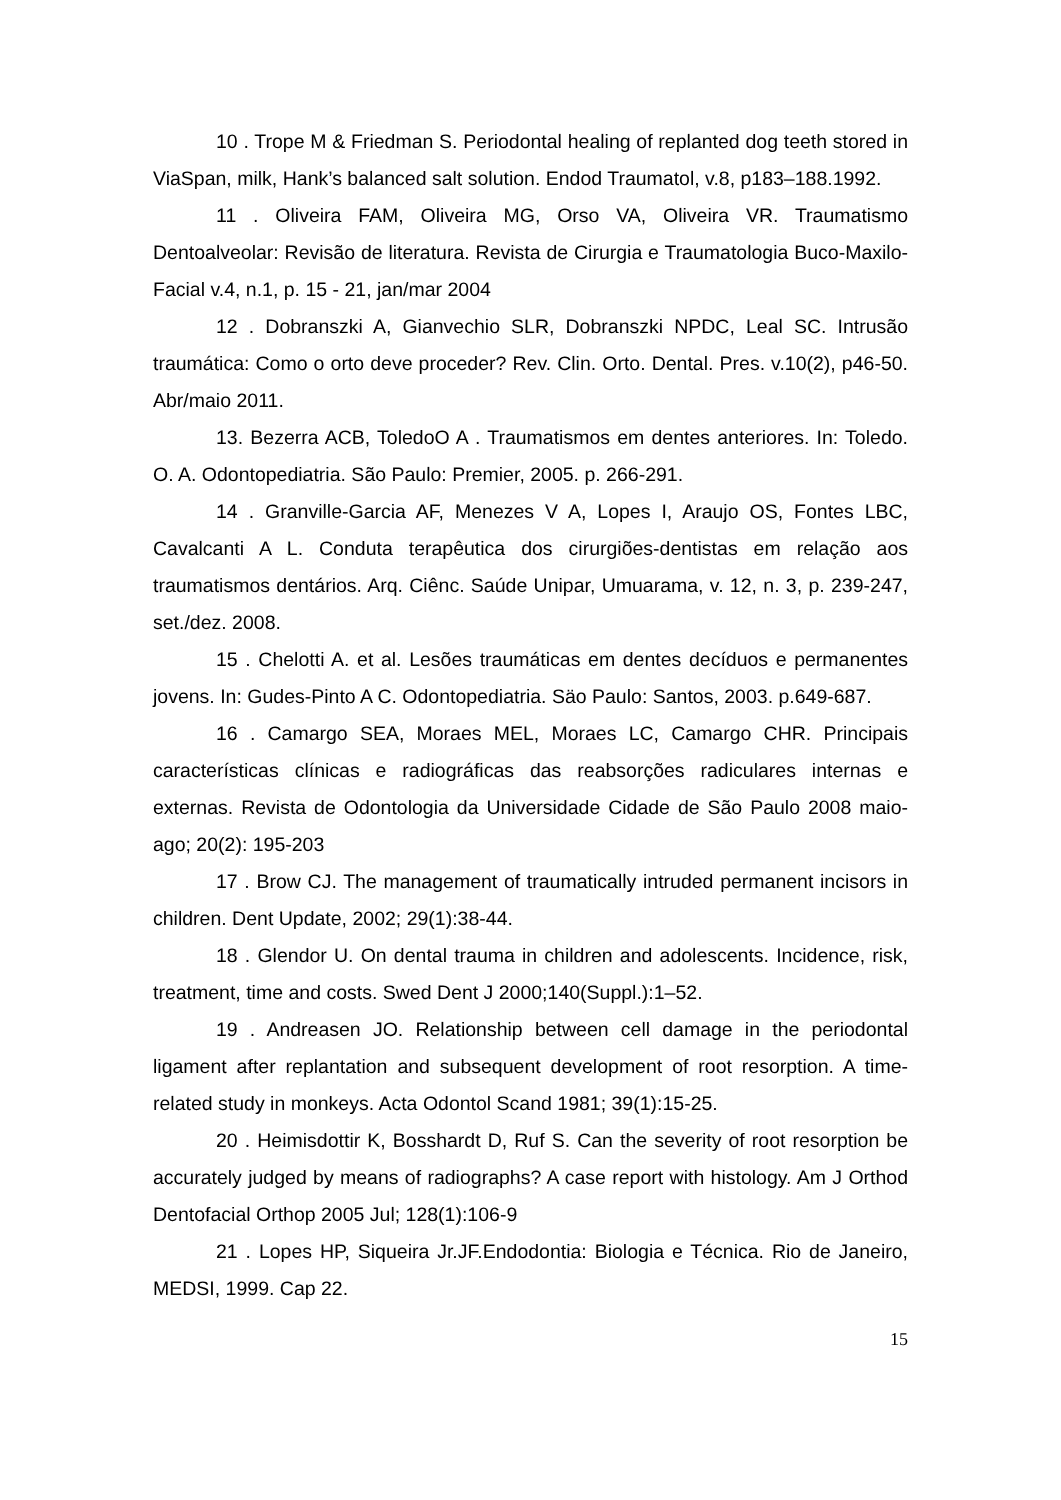10 . Trope M & Friedman S. Periodontal healing of replanted dog teeth stored in ViaSpan, milk, Hank’s balanced salt solution. Endod Traumatol, v.8, p183–188.1992.
11 . Oliveira FAM, Oliveira MG, Orso VA, Oliveira VR. Traumatismo Dentoalveolar: Revisão de literatura. Revista de Cirurgia e Traumatologia Buco-Maxilo-Facial v.4, n.1, p. 15 - 21, jan/mar 2004
12 . Dobranszki A, Gianvechio SLR, Dobranszki NPDC, Leal SC. Intrusão traumática: Como o orto deve proceder? Rev. Clin. Orto. Dental. Pres. v.10(2), p46-50. Abr/maio 2011.
13. Bezerra ACB, ToledoO A . Traumatismos em dentes anteriores. In: Toledo. O. A. Odontopediatria. São Paulo: Premier, 2005. p. 266-291.
14 . Granville-Garcia AF, Menezes V A, Lopes I, Araujo OS, Fontes LBC, Cavalcanti A L. Conduta terapêutica dos cirurgiões-dentistas em relação aos traumatismos dentários. Arq. Ciênc. Saúde Unipar, Umuarama, v. 12, n. 3, p. 239-247, set./dez. 2008.
15 . Chelotti A. et al. Lesões traumáticas em dentes decíduos e permanentes jovens. In: Gudes-Pinto A C. Odontopediatria. Säo Paulo: Santos, 2003. p.649-687.
16 . Camargo SEA, Moraes MEL, Moraes LC, Camargo CHR. Principais características clínicas e radiográficas das reabsorções radiculares internas e externas. Revista de Odontologia da Universidade Cidade de São Paulo 2008 maio-ago; 20(2): 195-203
17 . Brow CJ. The management of traumatically intruded permanent incisors in children. Dent Update, 2002; 29(1):38-44.
18 . Glendor U. On dental trauma in children and adolescents. Incidence, risk, treatment, time and costs. Swed Dent J 2000;140(Suppl.):1–52.
19 . Andreasen JO. Relationship between cell damage in the periodontal ligament after replantation and subsequent development of root resorption. A time-related study in monkeys. Acta Odontol Scand 1981; 39(1):15-25.
20 . Heimisdottir K, Bosshardt D, Ruf S. Can the severity of root resorption be accurately judged by means of radiographs? A case report with histology. Am J Orthod Dentofacial Orthop 2005 Jul; 128(1):106-9
21 . Lopes HP, Siqueira Jr.JF.Endodontia: Biologia e Técnica. Rio de Janeiro, MEDSI, 1999. Cap 22.
15